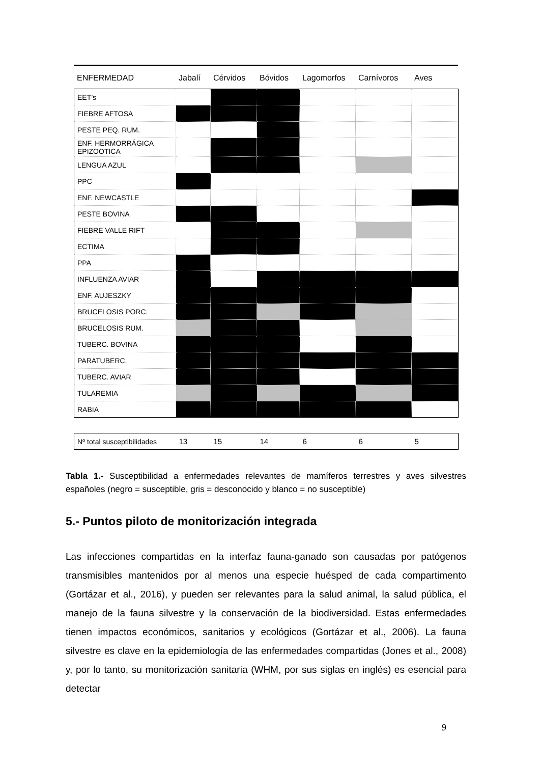| ENFERMEDAD | Jabalí | Cérvidos | Bóvidos | Lagomorfos | Carnívoros | Aves |
| EET’s | | | | | | |
| FIEBRE AFTOSA | | | | | | |
| PESTE PEQ. RUM. | | | | | | |
| ENF. HERMORRÁGICA EPIZOOTICA | | | | | | |
| LENGUA AZUL | | | | | | |
| PPC | | | | | | |
| ENF. NEWCASTLE | | | | | | |
| PESTE BOVINA | | | | | | |
| FIEBRE VALLE RIFT | | | | | | |
| ECTIMA | | | | | | |
| PPA | | | | | | |
| INFLUENZA AVIAR | | | | | | |
| ENF. AUJESZKY | | | | | | |
| BRUCELOSIS PORC. | | | | | | |
| BRUCELOSIS RUM. | | | | | | |
| TUBERC. BOVINA | | | | | | |
| PARATUBERC. | | | | | | |
| TUBERC. AVIAR | | | | | | |
| TULAREMIA | | | | | | |
| RABIA | | | | | | |
| Nº total susceptibilidades | 13 | 15 | 14 | 6 | 6 | 5 |
Tabla 1.- Susceptibilidad a enfermedades relevantes de mamíferos terrestres y aves silvestres españoles (negro = susceptible, gris = desconocido y blanco = no susceptible)
5.- Puntos piloto de monitorización integrada
Las infecciones compartidas en la interfaz fauna-ganado son causadas por patógenos transmisibles mantenidos por al menos una especie huésped de cada compartimento (Gortázar et al., 2016), y pueden ser relevantes para la salud animal, la salud pública, el manejo de la fauna silvestre y la conservación de la biodiversidad. Estas enfermedades tienen impactos económicos, sanitarios y ecológicos (Gortázar et al., 2006). La fauna silvestre es clave en la epidemiología de las enfermedades compartidas (Jones et al., 2008) y, por lo tanto, su monitorización sanitaria (WHM, por sus siglas en inglés) es esencial para detectar
9